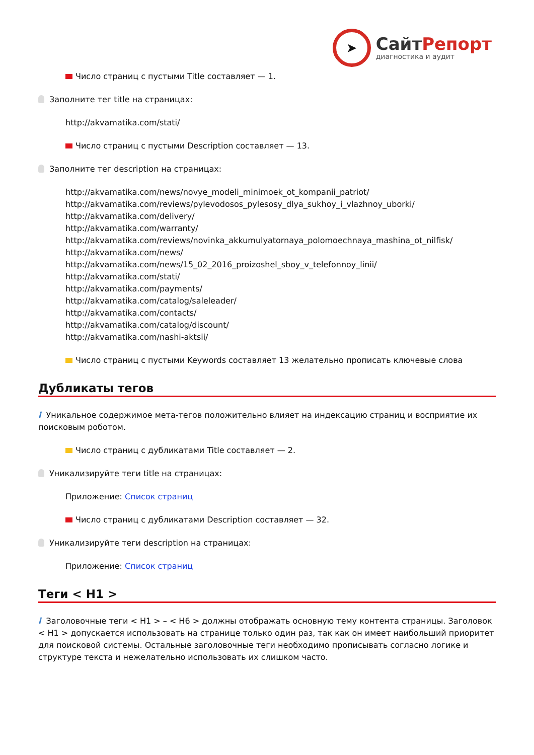➤
СайтРепорт
диагностика и аудит
Число страниц с пустыми Title составляет — 1.
Заполните тег title на страницах:
http://akvamatika.com/stati/
Число страниц с пустыми Description составляет — 13.
Заполните тег description на страницах:
http://akvamatika.com/news/novye_modeli_minimoek_ot_kompanii_patriot/
http://akvamatika.com/reviews/pylevodosos_pylesosy_dlya_sukhoy_i_vlazhnoy_uborki/
http://akvamatika.com/delivery/
http://akvamatika.com/warranty/
http://akvamatika.com/reviews/novinka_akkumulyatornaya_polomoechnaya_mashina_ot_nilfisk/
http://akvamatika.com/news/
http://akvamatika.com/news/15_02_2016_proizoshel_sboy_v_telefonnoy_linii/
http://akvamatika.com/stati/
http://akvamatika.com/payments/
http://akvamatika.com/catalog/saleleader/
http://akvamatika.com/contacts/
http://akvamatika.com/catalog/discount/
http://akvamatika.com/nashi-aktsii/
Число страниц с пустыми Keywords составляет 13 желательно прописать ключевые слова
Дубликаты тегов
i Уникальное содержимое мета-тегов положительно влияет на индексацию страниц и восприятие их поисковым роботом.
Число страниц с дубликатами Title составляет — 2.
Уникализируйте теги title на страницах:
Приложение: Список страниц
Число страниц с дубликатами Description составляет — 32.
Уникализируйте теги description на страницах:
Приложение: Список страниц
Теги < H1 >
i Заголовочные теги < H1 > – < H6 > должны отображать основную тему контента страницы. Заголовок < H1 > допускается использовать на странице только один раз, так как он имеет наибольший приоритет для поисковой системы. Остальные заголовочные теги необходимо прописывать согласно логике и структуре текста и нежелательно использовать их слишком часто.